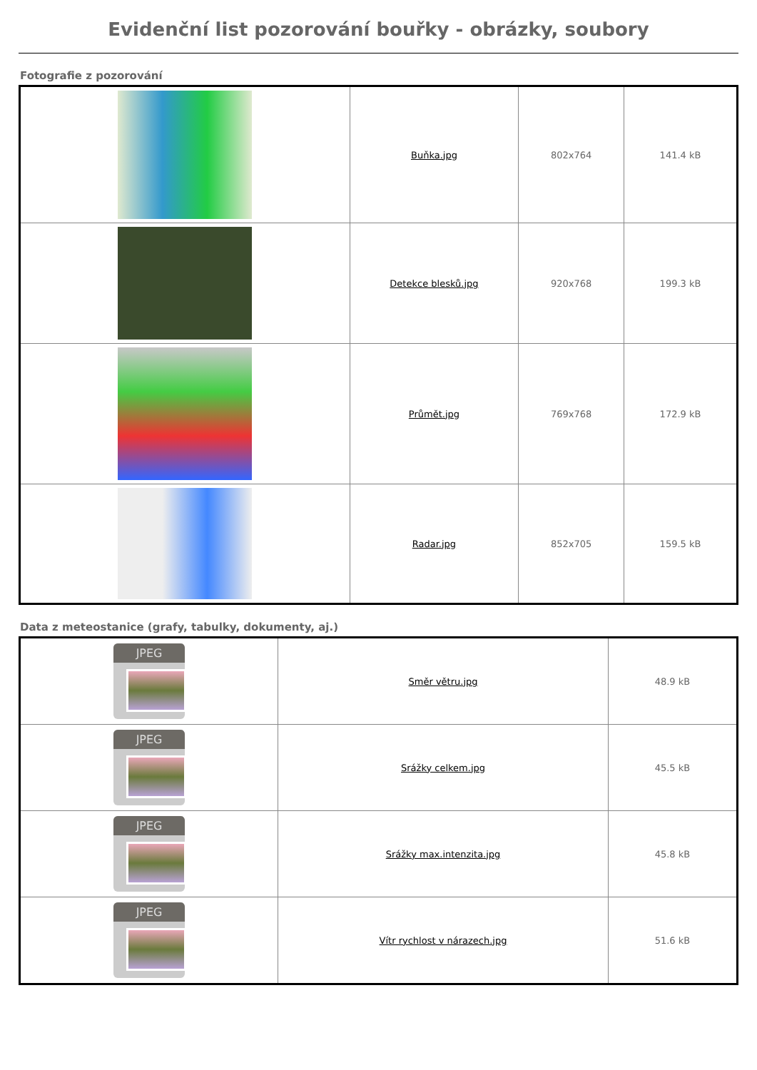Evidenční list pozorování bouřky - obrázky, soubory
Fotografie z pozorování
| | Buňka.jpg | 802x764 | 141.4 kB |
| | Detekce blesků.jpg | 920x768 | 199.3 kB |
| | Průmět.jpg | 769x768 | 172.9 kB |
| | Radar.jpg | 852x705 | 159.5 kB |
Data z meteostanice (grafy, tabulky, dokumenty, aj.)
| JPEG | Směr větru.jpg | 48.9 kB |
| JPEG | Srážky celkem.jpg | 45.5 kB |
| JPEG | Srážky max.intenzita.jpg | 45.8 kB |
| JPEG | Vítr rychlost v nárazech.jpg | 51.6 kB |